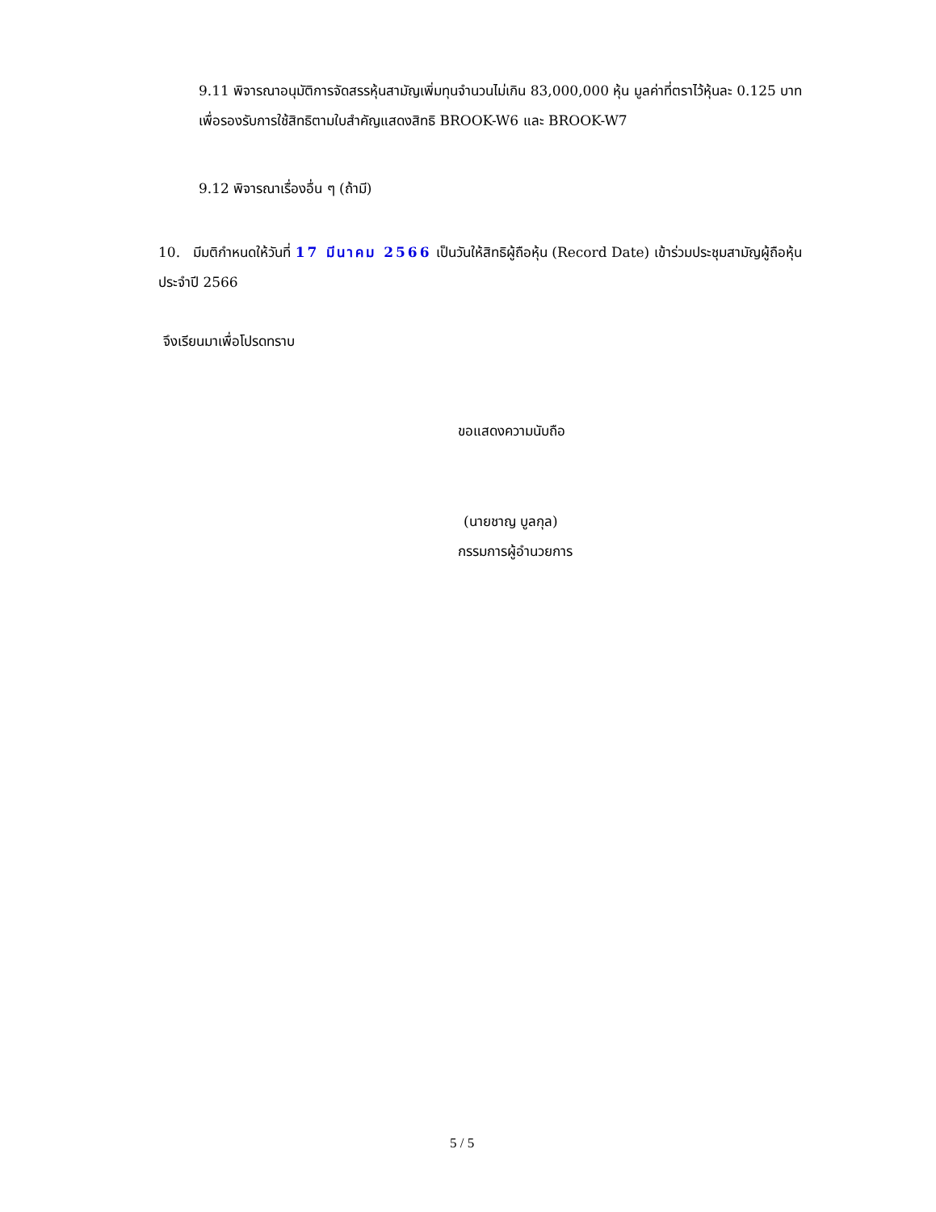9.11 พิจารณาอนุมัติการจัดสรรหุ้นสามัญเพิ่มทุนจำนวนไม่เกิน 83,000,000 หุ้น มูลค่าที่ตราไว้หุ้นละ 0.125 บาท เพื่อรองรับการใช้สิทธิตามใบสำคัญแสดงสิทธิ BROOK-W6 และ BROOK-W7
9.12 พิจารณาเรื่องอื่น ๆ (ถ้ามี)
10. มีมติกำหนดให้วันที่ 17 มีนาคม 2566 เป็นวันให้สิทธิผู้ถือหุ้น (Record Date) เข้าร่วมประชุมสามัญผู้ถือหุ้นประจำปี 2566
จึงเรียนมาเพื่อโปรดทราบ
ขอแสดงความนับถือ
(นายชาญ บูลกุล)
กรรมการผู้อำนวยการ
5 / 5